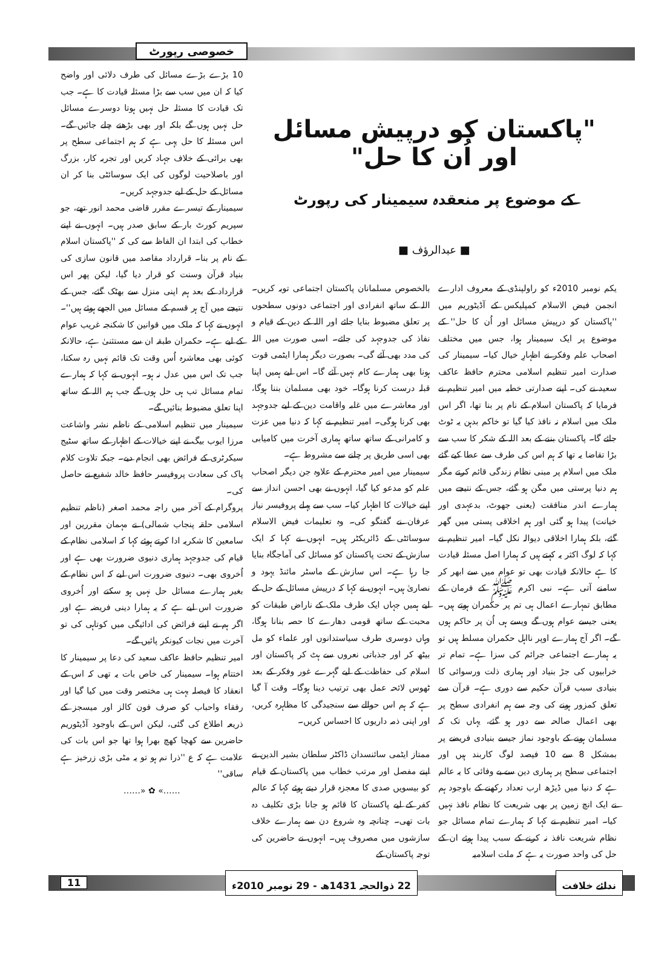خصوصی رپورٹ
"پاکستان کو درپیش مسائل اور اُن کا حل"
کے موضوع پر منعقدہ سیمینار کی رپورٹ
■ عبدالرؤف ■
یکم نومبر 2010ء کو راولپنڈی کے معروف ادارے انجمن فیض الاسلام کمپلیکس کے آڈیٹوریم میں ''پاکستان کو درپیش مسائل اور اُن کا حل'' کے موضوع پر ایک سیمینار ہوا، جس میں مختلف اصحاب علم وفکر نے اظہارِ خیال کیا۔ سیمینار کی صدارت امیر تنظیم اسلامی محترم حافظ عاکف سعید نے کی۔ اپنے صدارتی خطبہ میں امیر تنظیم نے فرمایا کہ پاکستان اسلام کے نام پر بنا تھا، اگر اس ملک میں اسلام نہ نافذ کیا گیا تو خاکم بدہن یہ ٹوٹ جائے گا۔ پاکستان بننے کے بعد اللہ کے شکر کا سب سے بڑا تقاضا یہ تھا کہ ہم اس کی طرف سے عطا کیے گئے ملک میں اسلام پر مبنی نظام زندگی قائم کرتے مگر ہم دنیا پرستی میں مگن ہو گئے، جس کے نتیجے میں ہمارے اندر منافقت (یعنی جھوٹ، بدعہدی اور خیانت) پیدا ہو گئی اور ہم اخلاقی پستی میں گھر گئے، بلکہ ہمارا اخلاقی دیوالہ نکل گیا۔ امیر تنظیم نے کہا کہ لوگ اکثر یہ کہتے ہیں کہ ہمارا اصل مسئلہ قیادت کا ہے حالانکہ قیادت بھی تو عوام میں سے ابھر کر سامنے آتی ہے۔ نبی اکرم ﷺ کے فرمان کے مطابق تمہارے اعمال ہی تم پر حکمران ہوتے ہیں۔ یعنی جیسے عوام ہوں گے ویسے ہی اُن پر حاکم ہوں گے۔ اگر آج ہمارے اوپر نااہل حکمران مسلط ہیں تو یہ ہمارے اجتماعی جرائم کی سزا ہے۔ تمام تر خرابیوں کی جڑ بنیاد اور ہماری ذلت ورسوائی کا بنیادی سبب قرآن حکیم سے دوری ہے۔ قرآن سے تعلق کمزور ہونے کی وجہ سے ہم انفرادی سطح پر بھی اعمال صالحہ سے دور ہو گئے، یہاں تک کہ مسلمان ہونے کے باوجود نماز جیسے بنیادی فریضے پر بمشکل 8 سے 10 فیصد لوگ کاربند ہیں اور اجتماعی سطح پر ہماری دین سے بے وفائی کا یہ عالم ہے کہ دنیا میں ڈیڑھ ارب تعداد رکھنے کے باوجود ہم نے ایک انچ زمین پر بھی شریعت کا نظام نافذ نہیں کیا۔ امیر تنظیم نے کہا کہ ہمارے تمام مسائل جو نظام شریعت نافذ نہ کرنے کے سبب پیدا ہوئے ان کے حل کی واحد صورت یہ ہے کہ ملت اسلامیہ
بالخصوص مسلمانان پاکستان اجتماعی توبہ کریں۔ اللہ کے ساتھ انفرادی اور اجتماعی دونوں سطحوں پر تعلق مضبوط بنایا جائے اور اللہ کے دین کے قیام و نفاذ کی جدوجہد کی جائے۔ اسی صورت میں اللہ کی مدد بھی آئے گی۔ بصورت دیگر ہمارا ایٹمی قوت ہونا بھی ہمارے کام نہیں آئے گا۔ اس لیے ہمیں اپنا قبلہ درست کرنا ہوگا۔ خود بھی مسلمان بننا ہوگا، اور معاشرے میں غلبہ واقامت دین کے لیے جدوجہد بھی کرنا ہوگی۔ امیر تنظیم نے کہا کہ دنیا میں عزت و کامرانی کے ساتھ ساتھ ہماری آخرت میں کامیابی بھی اسی طریق پر چلنے سے مشروط ہے۔
سیمینار میں امیر محترم کے علاوہ جن دیگر اصحاب علم کو مدعو کیا گیا، انہوں نے بھی احسن انداز سے اپنے خیالات کا اظہار کیا۔ سب سے پہلے پروفیسر نیاز عرفان نے گفتگو کی۔ وہ تعلیمات فیض الاسلام سوسائٹی کے ڈائریکٹر ہیں۔ انہوں نے کہا کہ ایک سازش کے تحت پاکستان کو مسائل کی آماجگاہ بنایا جا رہا ہے۔ اس سازش کے ماسٹر مائنڈ یہود و نصاریٰ ہیں۔ انہوں نے کہا کہ درپیش مسائل کے حل کے لیے ہمیں جہاں ایک طرف ملک کے ناراض طبقات کو محبت کے ساتھ قومی دھارے کا حصہ بنانا ہوگا، وہاں دوسری طرف سیاستدانوں اور علماء کو مل بیٹھ کر اور جذباتی نعروں سے ہٹ کر پاکستان اور اسلام کی حفاظت کے لیے گہرے غور وفکر کے بعد ٹھوس لائحہ عمل بھی ترتیب دینا ہوگا۔ وقت آ گیا ہے کہ ہم اس حوالے سے سنجیدگی کا مظاہرہ کریں، اور اپنی ذمہ داریوں کا احساس کریں۔
ممتاز ایٹمی سائنسدان ڈاکٹر سلطان بشیر الدین نے اپنے مفصل اور مرتب خطاب میں پاکستان کے قیام کو بیسویں صدی کا معجزہ قرار دیتے ہوئے کہا کہ عالم کفر کے لیے پاکستان کا قائم ہو جانا بڑی تکلیف دہ بات تھی۔ چنانچہ وہ شروع دن سے ہمارے خلاف سازشوں میں مصروف ہیں۔ انہوں نے حاضرین کی توجہ پاکستان کے
10 بڑے بڑے مسائل کی طرف دلائی اور واضح کیا کہ ان میں سب سے بڑا مسئلہ قیادت کا ہے۔ جب تک قیادت کا مسئلہ حل نہیں ہوتا دوسرے مسائل حل نہیں ہوں گے بلکہ اور بھی بڑھتے چلے جائیں گے۔ اس مسئلہ کا حل یہی ہے کہ ہم اجتماعی سطح پر بھی برائی کے خلاف جہاد کریں اور تجربہ کار، بزرگ اور باصلاحیت لوگوں کی ایک سوسائٹی بنا کر ان مسائل کے حل کے لیے جدوجہد کریں۔
سیمینار کے تیسرے مقرر قاضی محمد انور تھے، جو سپریم کورٹ بار کے سابق صدر ہیں۔ انہوں نے اپنے خطاب کی ابتدا ان الفاظ سے کی کہ ''پاکستان اسلام کے نام پر بنا۔ قرارداد مقاصد میں قانون سازی کی بنیاد قرآن وسنت کو قرار دیا گیا، لیکن پھر اس قرارداد کے بعد ہم اپنی منزل سے بھٹک گئے، جس کے نتیجے میں آج ہر قسم کے مسائل میں الجھے ہوئے ہیں''۔ انہوں نے کہا کہ ملک میں قوانین کا شکنجہ غریب عوام کے لیے ہے۔ حکمران طبقہ ان سے مستثنیٰ ہے، حالانکہ کوئی بھی معاشرہ اُس وقت تک قائم نہیں رہ سکتا، جب تک اس میں عدل نہ ہو۔ انہوں نے کہا کہ ہمارے تمام مسائل تب ہی حل ہوں گے جب ہم اللہ کے ساتھ اپنا تعلق مضبوط بنائیں گے۔
سیمینار میں تنظیم اسلامی کے ناظم نشر واشاعت مرزا ایوب بیگ نے اپنے خیالات کے اظہار کے ساتھ سٹیج سیکرٹری کے فرائض بھی انجام دیے۔ جبکہ تلاوت کلام پاک کی سعادت پروفیسر حافظ خالد شفیع نے حاصل کی۔
پروگرام کے آخر میں راجہ محمد اصغر (ناظم تنظیم اسلامی حلقہ پنجاب شمالی) نے مہمان مقررین اور سامعین کا شکریہ ادا کرتے ہوئے کہا کہ اسلامی نظام کے قیام کی جدوجہد ہماری دنیوی ضرورت بھی ہے اور اُخروی بھی۔ دنیوی ضرورت اس لیے کہ اس نظام کے بغیر ہمارے مسائل حل نہیں ہو سکتے اور اُخروی ضرورت اس لیے ہے کہ یہ ہمارا دینی فریضہ ہے اور اگر ہم نے اپنے فرائض کی ادائیگی میں کوتاہی کی تو آخرت میں نجات کیونکر پائیں گے۔
امیر تنظیم حافظ عاکف سعید کی دعا پر سیمینار کا اختتام ہوا۔ سیمینار کی خاص بات یہ تھی کہ اس کے انعقاد کا فیصلہ بہت ہی مختصر وقت میں کیا گیا اور رفقاء واحباب کو صرف فون کالز اور میسجز کے ذریعہ اطلاع کی گئی، لیکن اس کے باوجود آڈیٹوریم حاضرین سے کھچا کھچ بھرا ہوا تھا جو اس بات کی علامت ہے کہ ع ''ذرا نم ہو تو یہ مٹی بڑی زرخیز ہے ساقی''
……» ✿ «……
ندائے خلافت 22 ذوالحجہ 1431ھ - 29 نومبر 2010ء 11